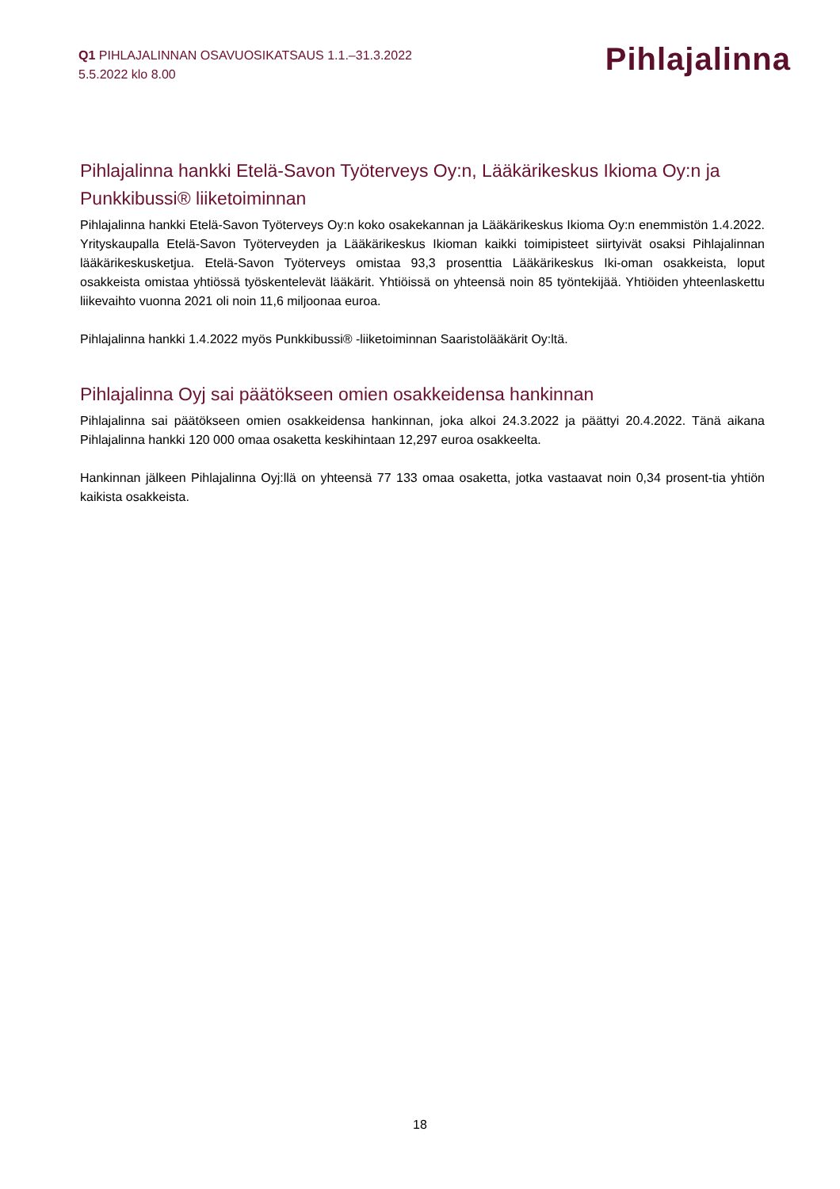Q1 PIHLAJALINNAN OSAVUOSIKATSAUS 1.1.–31.3.2022
5.5.2022 klo 8.00
Pihlajalinna
Pihlajalinna hankki Etelä-Savon Työterveys Oy:n, Lääkärikeskus Ikioma Oy:n ja Punkkibussi® liiketoiminnan
Pihlajalinna hankki Etelä-Savon Työterveys Oy:n koko osakekannan ja Lääkärikeskus Ikioma Oy:n enemmistön 1.4.2022. Yrityskaupalla Etelä-Savon Työterveyden ja Lääkärikeskus Ikioman kaikki toimipisteet siirtyivät osaksi Pihlajalinnan lääkärikeskusketjua. Etelä-Savon Työterveys omistaa 93,3 prosenttia Lääkärikeskus Iki-oman osakkeista, loput osakkeista omistaa yhtiössä työskentelevät lääkärit. Yhtiöissä on yhteensä noin 85 työntekijää. Yhtiöiden yhteenlaskettu liikevaihto vuonna 2021 oli noin 11,6 miljoonaa euroa.
Pihlajalinna hankki 1.4.2022 myös Punkkibussi® -liiketoiminnan Saaristolääkärit Oy:ltä.
Pihlajalinna Oyj sai päätökseen omien osakkeidensa hankinnan
Pihlajalinna sai päätökseen omien osakkeidensa hankinnan, joka alkoi 24.3.2022 ja päättyi 20.4.2022. Tänä aikana Pihlajalinna hankki 120 000 omaa osaketta keskihintaan 12,297 euroa osakkeelta.
Hankinnan jälkeen Pihlajalinna Oyj:llä on yhteensä 77 133 omaa osaketta, jotka vastaavat noin 0,34 prosent-tia yhtiön kaikista osakkeista.
18